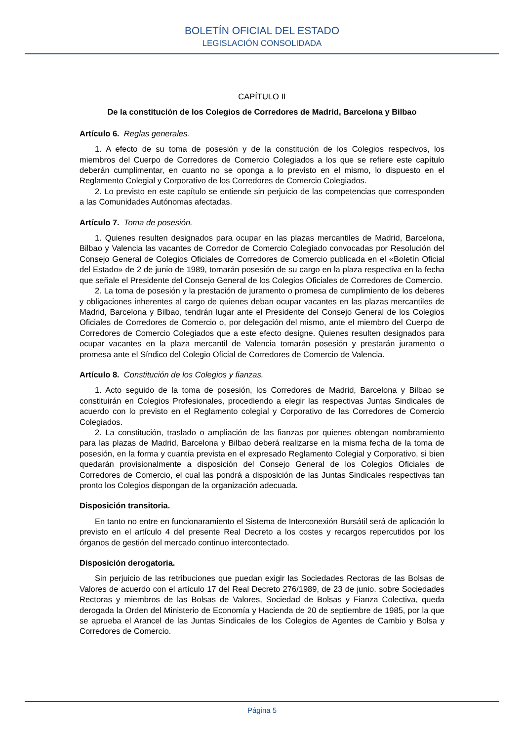BOLETÍN OFICIAL DEL ESTADO
LEGISLACIÓN CONSOLIDADA
CAPÍTULO II
De la constitución de los Colegios de Corredores de Madrid, Barcelona y Bilbao
Artículo 6. Reglas generales.
1. A efecto de su toma de posesión y de la constitución de los Colegios respecivos, los miembros del Cuerpo de Corredores de Comercio Colegiados a los que se refiere este capítulo deberán cumplimentar, en cuanto no se oponga a lo previsto en el mismo, lo dispuesto en el Reglamento Colegial y Corporativo de los Corredores de Comercio Colegiados.
2. Lo previsto en este capítulo se entiende sin perjuicio de las competencias que corresponden a las Comunidades Autónomas afectadas.
Artículo 7. Toma de posesión.
1. Quienes resulten designados para ocupar en las plazas mercantiles de Madrid, Barcelona, Bilbao y Valencia las vacantes de Corredor de Comercio Colegiado convocadas por Resolución del Consejo General de Colegios Oficiales de Corredores de Comercio publicada en el «Boletín Oficial del Estado» de 2 de junio de 1989, tomarán posesión de su cargo en la plaza respectiva en la fecha que señale el Presidente del Consejo General de los Colegios Oficiales de Corredores de Comercio.
2. La toma de posesión y la prestación de juramento o promesa de cumplimiento de los deberes y obligaciones inherentes al cargo de quienes deban ocupar vacantes en las plazas mercantiles de Madrid, Barcelona y Bilbao, tendrán lugar ante el Presidente del Consejo General de los Colegios Oficiales de Corredores de Comercio o, por delegación del mismo, ante el miembro del Cuerpo de Corredores de Comercio Colegiados que a este efecto designe. Quienes resulten designados para ocupar vacantes en la plaza mercantil de Valencia tomarán posesión y prestarán juramento o promesa ante el Síndico del Colegio Oficial de Corredores de Comercio de Valencia.
Artículo 8. Constitución de los Colegios y fianzas.
1. Acto seguido de la toma de posesión, los Corredores de Madrid, Barcelona y Bilbao se constituirán en Colegios Profesionales, procediendo a elegir las respectivas Juntas Sindicales de acuerdo con lo previsto en el Reglamento colegial y Corporativo de las Corredores de Comercio Colegiados.
2. La constitución, traslado o ampliación de las fianzas por quienes obtengan nombramiento para las plazas de Madrid, Barcelona y Bilbao deberá realizarse en la misma fecha de la toma de posesión, en la forma y cuantía prevista en el expresado Reglamento Colegial y Corporativo, si bien quedarán provisionalmente a disposición del Consejo General de los Colegios Oficiales de Corredores de Comercio, el cual las pondrá a disposición de las Juntas Sindicales respectivas tan pronto los Colegios dispongan de la organización adecuada.
Disposición transitoria.
En tanto no entre en funcionaramiento el Sistema de Interconexión Bursátil será de aplicación lo previsto en el artículo 4 del presente Real Decreto a los costes y recargos repercutidos por los órganos de gestión del mercado continuo intercontectado.
Disposición derogatoria.
Sin perjuicio de las retribuciones que puedan exigir las Sociedades Rectoras de las Bolsas de Valores de acuerdo con el artículo 17 del Real Decreto 276/1989, de 23 de junio. sobre Sociedades Rectoras y miembros de las Bolsas de Valores, Sociedad de Bolsas y Fianza Colectiva, queda derogada la Orden del Ministerio de Economía y Hacienda de 20 de septiembre de 1985, por la que se aprueba el Arancel de las Juntas Sindicales de los Colegios de Agentes de Cambio y Bolsa y Corredores de Comercio.
Página 5